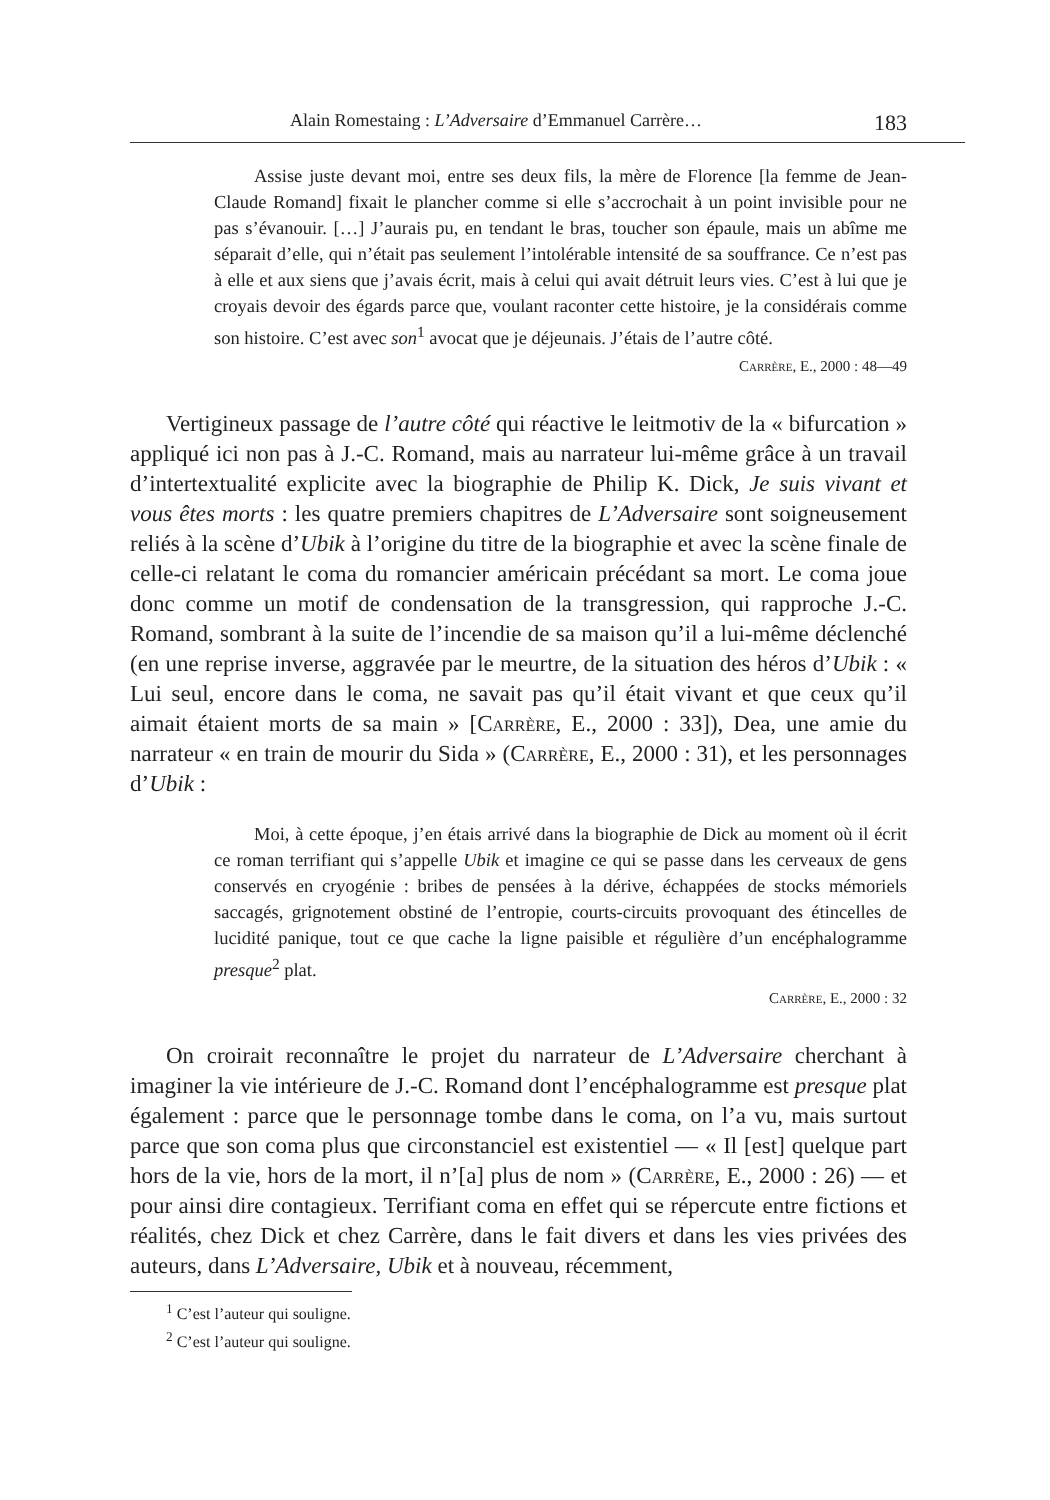Alain Romestaing : L’Adversaire d’Emmanuel Carrère… 183
Assise juste devant moi, entre ses deux fils, la mère de Florence [la femme de Jean-Claude Romand] fixait le plancher comme si elle s’accrochait à un point invisible pour ne pas s’évanouir. […] J’aurais pu, en tendant le bras, toucher son épaule, mais un abîme me séparait d’elle, qui n’était pas seulement l’intolérable intensité de sa souffrance. Ce n’est pas à elle et aux siens que j’avais écrit, mais à celui qui avait détruit leurs vies. C’est à lui que je croyais devoir des égards parce que, voulant raconter cette histoire, je la considérais comme son histoire. C’est avec son<sup>1</sup> avocat que je déjeunais. J’étais de l’autre côté.
Carrère, E., 2000 : 48—49
Vertigineux passage de l’autre côté qui réactive le leitmotiv de la « bifurcation » appliqué ici non pas à J.-C. Romand, mais au narrateur lui-même grâce à un travail d’intertextualité explicite avec la biographie de Philip K. Dick, Je suis vivant et vous êtes morts : les quatre premiers chapitres de L’Adversaire sont soigneusement reliés à la scène d’Ubik à l’origine du titre de la biographie et avec la scène finale de celle-ci relatant le coma du romancier américain précédant sa mort. Le coma joue donc comme un motif de condensation de la transgression, qui rapproche J.-C. Romand, sombrant à la suite de l’incendie de sa maison qu’il a lui-même déclenché (en une reprise inverse, aggravée par le meurtre, de la situation des héros d’Ubik : « Lui seul, encore dans le coma, ne savait pas qu’il était vivant et que ceux qu’il aimait étaient morts de sa main » [Carrère, E., 2000 : 33]), Dea, une amie du narrateur « en train de mourir du Sida » (Carrère, E., 2000 : 31), et les personnages d’Ubik :
Moi, à cette époque, j’en étais arrivé dans la biographie de Dick au moment où il écrit ce roman terrifiant qui s’appelle Ubik et imagine ce qui se passe dans les cerveaux de gens conservés en cryogénie : bribes de pensées à la dérive, échappées de stocks mémoriels saccagés, grignotement obstiné de l’entropie, courts-circuits provoquant des étincelles de lucidité panique, tout ce que cache la ligne paisible et régulière d’un encéphalogramme presque<sup>2</sup> plat.
Carrère, E., 2000 : 32
On croirait reconnaître le projet du narrateur de L’Adversaire cherchant à imaginer la vie intérieure de J.-C. Romand dont l’encéphalogramme est presque plat également : parce que le personnage tombe dans le coma, on l’a vu, mais surtout parce que son coma plus que circonstanciel est existentiel — « Il [est] quelque part hors de la vie, hors de la mort, il n’[a] plus de nom » (Carrère, E., 2000 : 26) — et pour ainsi dire contagieux. Terrifiant coma en effet qui se répercute entre fictions et réalités, chez Dick et chez Carrère, dans le fait divers et dans les vies privées des auteurs, dans L’Adversaire, Ubik et à nouveau, récemment,
<sup>1</sup> C’est l’auteur qui souligne.
<sup>2</sup> C’est l’auteur qui souligne.